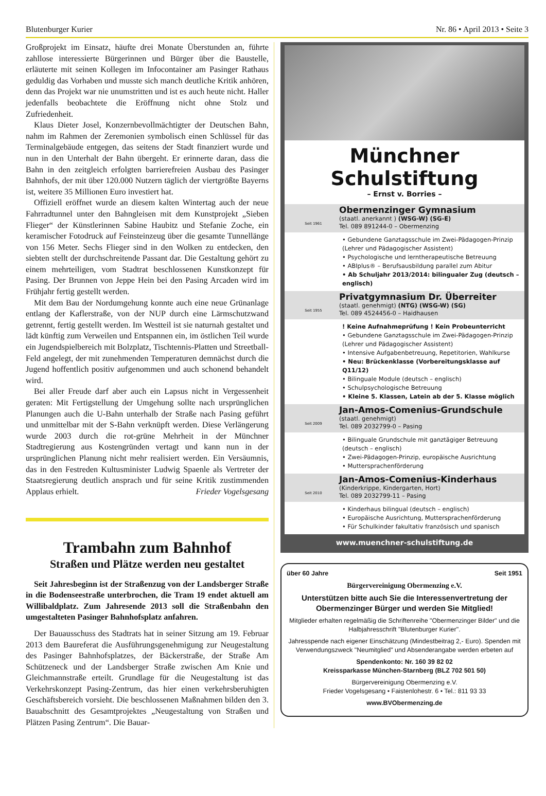Blutenburger Kurier Nr. 86 • April 2013 • Seite 3
Großprojekt im Einsatz, häufte drei Monate Überstunden an, führte zahllose interessierte Bürgerinnen und Bürger über die Baustelle, erläuterte mit seinen Kollegen im Infocontainer am Pasinger Rathaus geduldig das Vorhaben und musste sich manch deutliche Kritik anhören, denn das Projekt war nie unumstritten und ist es auch heute nicht. Haller jedenfalls beobachtete die Eröffnung nicht ohne Stolz und Zufriedenheit.
Klaus Dieter Josel, Konzernbevollmächtigter der Deutschen Bahn, nahm im Rahmen der Zeremonien symbolisch einen Schlüssel für das Terminalgebäude entgegen, das seitens der Stadt finanziert wurde und nun in den Unterhalt der Bahn übergeht. Er erinnerte daran, dass die Bahn in den zeitgleich erfolgten barrierefreien Ausbau des Pasinger Bahnhofs, der mit über 120.000 Nutzern täglich der viertgrößte Bayerns ist, weitere 35 Millionen Euro investiert hat.
Offiziell eröffnet wurde an diesem kalten Wintertag auch der neue Fahrradtunnel unter den Bahngleisen mit dem Kunstprojekt „Sieben Flieger“ der Künstlerinnen Sabine Haubitz und Stefanie Zoche, ein keramischer Fotodruck auf Feinsteinzeug über die gesamte Tunnellänge von 156 Meter. Sechs Flieger sind in den Wolken zu entdecken, den siebten stellt der durchschreitende Passant dar. Die Gestaltung gehört zu einem mehrteiligen, vom Stadtrat beschlossenen Kunstkonzept für Pasing. Der Brunnen von Jeppe Hein bei den Pasing Arcaden wird im Frühjahr fertig gestellt werden.
Mit dem Bau der Nordumgehung konnte auch eine neue Grünanlage entlang der Kaflerstraße, von der NUP durch eine Lärmschutzwand getrennt, fertig gestellt werden. Im Westteil ist sie naturnah gestaltet und lädt künftig zum Verweilen und Entspannen ein, im östlichen Teil wurde ein Jugendspielbereich mit Bolzplatz, Tischtennis-Platten und Streetball-Feld angelegt, der mit zunehmenden Temperaturen demnächst durch die Jugend hoffentlich positiv aufgenommen und auch schonend behandelt wird.
Bei aller Freude darf aber auch ein Lapsus nicht in Vergessenheit geraten: Mit Fertigstellung der Umgehung sollte nach ursprünglichen Planungen auch die U-Bahn unterhalb der Straße nach Pasing geführt und unmittelbar mit der S-Bahn verknüpft werden. Diese Verlängerung wurde 2003 durch die rot-grüne Mehrheit in der Münchner Stadtregierung aus Kostengründen vertagt und kann nun in der ursprünglichen Planung nicht mehr realisiert werden. Ein Versäumnis, das in den Festreden Kultusminister Ludwig Spaenle als Vertreter der Staatsregierung deutlich ansprach und für seine Kritik zustimmenden Applaus erhielt. Frieder Vogelsgesang
Trambahn zum Bahnhof
Straßen und Plätze werden neu gestaltet
Seit Jahresbeginn ist der Straßenzug von der Landsberger Straße in die Bodenseestraße unterbrochen, die Tram 19 endet aktuell am Willibaldplatz. Zum Jahresende 2013 soll die Straßenbahn den umgestalteten Pasinger Bahnhofsplatz anfahren.
Der Bauausschuss des Stadtrats hat in seiner Sitzung am 19. Februar 2013 dem Baureferat die Ausführungsgenehmigung zur Neugestaltung des Pasinger Bahnhofsplatzes, der Bäckerstraße, der Straße Am Schützeneck und der Landsberger Straße zwischen Am Knie und Gleichmannstraße erteilt. Grundlage für die Neugestaltung ist das Verkehrskonzept Pasing-Zentrum, das hier einen verkehrsberuhigten Geschäftsbereich vorsieht. Die beschlossenen Maßnahmen bilden den 3. Bauabschnitt des Gesamtprojektes „Neugestaltung von Straßen und Plätzen Pasing Zentrum“. Die Bauar-
Münchner Schulstiftung
– Ernst v. Borries –
Seit 1961
Obermenzinger Gymnasium
(staatl. anerkannt ) (WSG-W) (SG-E)
Tel. 089 891244-0 – Obermenzing
• Gebundene Ganztagsschule im Zwei-Pädagogen-Prinzip (Lehrer und Pädagogischer Assistent)
• Psychologische und lerntherapeutische Betreuung
• ABIplus® – Berufsausbildung parallel zum Abitur
• Ab Schuljahr 2013/2014: bilingualer Zug (deutsch – englisch)
Seit 1955
Privatgymnasium Dr. Überreiter
(staatl. genehmigt) (NTG) (WSG-W) (SG)
Tel. 089 4524456-0 – Haidhausen
! Keine Aufnahmeprüfung ! Kein Probeunterricht
• Gebundene Ganztagsschule im Zwei-Pädagogen-Prinzip (Lehrer und Pädagogischer Assistent)
• Intensive Aufgabenbetreuung, Repetitorien, Wahlkurse
• Neu: Brückenklasse (Vorbereitungsklasse auf Q11/12)
• Bilinguale Module (deutsch – englisch)
• Schulpsychologische Betreuung
• Kleine 5. Klassen, Latein ab der 5. Klasse möglich
Seit 2009
Jan-Amos-Comenius-Grundschule
(staatl. genehmigt)
Tel. 089 2032799-0 – Pasing
• Bilinguale Grundschule mit ganztägiger Betreuung (deutsch – englisch)
• Zwei-Pädagogen-Prinzip, europäische Ausrichtung
• Muttersprachenförderung
Seit 2010
Jan-Amos-Comenius-Kinderhaus
(Kinderkrippe, Kindergarten, Hort)
Tel. 089 2032799-11 – Pasing
• Kinderhaus bilingual (deutsch – englisch)
• Europäische Ausrichtung, Muttersprachenförderung
• Für Schulkinder fakultativ französisch und spanisch
www.muenchner-schulstiftung.de
über 60 Jahre Seit 1951
Bürgervereinigung Obermenzing e.V.
Unterstützen bitte auch Sie die Interessenvertretung der Obermenzinger Bürger und werden Sie Mitglied!
Mitglieder erhalten regelmäßig die Schriftenreihe "Obermenzinger Bilder" und die Halbjahresschrift "Blutenburger Kurier".
Jahresspende nach eigener Einschätzung (Mindestbeitrag 2,- Euro). Spenden mit Verwendungszweck "Neumitglied" und Absenderangabe werden erbeten auf
Spendenkonto: Nr. 160 39 82 02
Kreissparkasse München-Starnberg (BLZ 702 501 50)
Bürgervereinigung Obermenzing e.V.
Frieder Vogelsgesang • Faistenlohestr. 6 • Tel.: 811 93 33
www.BVObermenzing.de